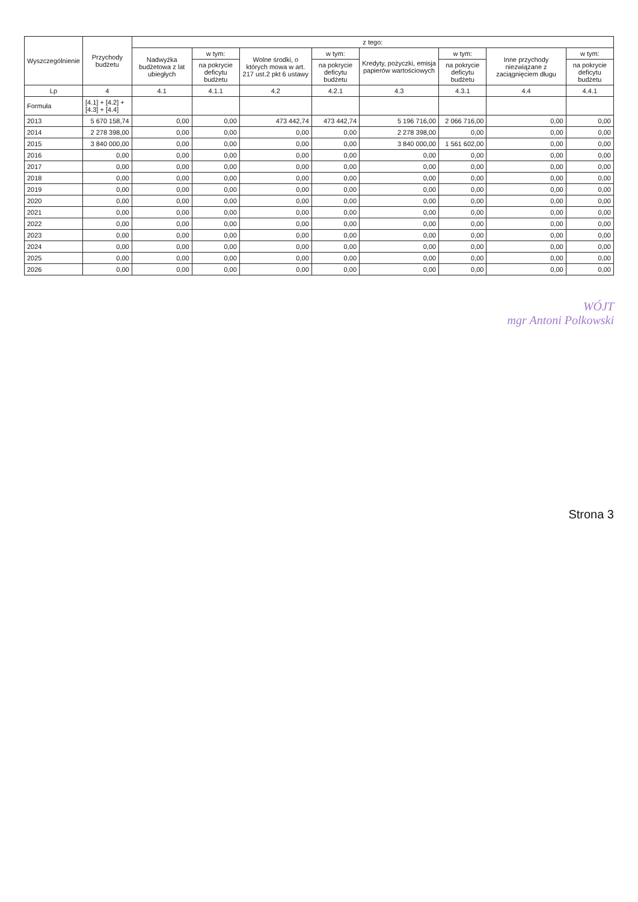| Wyszczególnienie | Przychody budżetu | z tego: | | | | | | | |
| --- | --- | --- | --- | --- | --- | --- | --- | --- | --- |
| | | Nadwyżka budżetowa z lat ubiegłych | w tym: | Wolne środki, o których mowa w art. 217 ust.2 pkt 6 ustawy | w tym: | Kredyty, pożyczki, emisja papierów wartościowych | w tym: | Inne przychody niezwiązane z zaciągnięciem długu | w tym: |
| | | | na pokrycie deficytu budżetu | | na pokrycie deficytu budżetu | | na pokrycie deficytu budżetu | | na pokrycie deficytu budżetu |
| Lp | 4 | 4.1 | 4.1.1 | 4.2 | 4.2.1 | 4.3 | 4.3.1 | 4.4 | 4.4.1 |
| Formuła | [4.1] + [4.2] + [4.3] + [4.4] | | | | | | | | |
| 2013 | 5 670 158,74 | 0,00 | 0,00 | 473 442,74 | 473 442,74 | 5 196 716,00 | 2 066 716,00 | 0,00 | 0,00 |
| 2014 | 2 278 398,00 | 0,00 | 0,00 | 0,00 | 0,00 | 2 278 398,00 | 0,00 | 0,00 | 0,00 |
| 2015 | 3 840 000,00 | 0,00 | 0,00 | 0,00 | 0,00 | 3 840 000,00 | 1 561 602,00 | 0,00 | 0,00 |
| 2016 | 0,00 | 0,00 | 0,00 | 0,00 | 0,00 | 0,00 | 0,00 | 0,00 | 0,00 |
| 2017 | 0,00 | 0,00 | 0,00 | 0,00 | 0,00 | 0,00 | 0,00 | 0,00 | 0,00 |
| 2018 | 0,00 | 0,00 | 0,00 | 0,00 | 0,00 | 0,00 | 0,00 | 0,00 | 0,00 |
| 2019 | 0,00 | 0,00 | 0,00 | 0,00 | 0,00 | 0,00 | 0,00 | 0,00 | 0,00 |
| 2020 | 0,00 | 0,00 | 0,00 | 0,00 | 0,00 | 0,00 | 0,00 | 0,00 | 0,00 |
| 2021 | 0,00 | 0,00 | 0,00 | 0,00 | 0,00 | 0,00 | 0,00 | 0,00 | 0,00 |
| 2022 | 0,00 | 0,00 | 0,00 | 0,00 | 0,00 | 0,00 | 0,00 | 0,00 | 0,00 |
| 2023 | 0,00 | 0,00 | 0,00 | 0,00 | 0,00 | 0,00 | 0,00 | 0,00 | 0,00 |
| 2024 | 0,00 | 0,00 | 0,00 | 0,00 | 0,00 | 0,00 | 0,00 | 0,00 | 0,00 |
| 2025 | 0,00 | 0,00 | 0,00 | 0,00 | 0,00 | 0,00 | 0,00 | 0,00 | 0,00 |
| 2026 | 0,00 | 0,00 | 0,00 | 0,00 | 0,00 | 0,00 | 0,00 | 0,00 | 0,00 |
WÓJT
mgr Antoni Polkowski
Strona 3